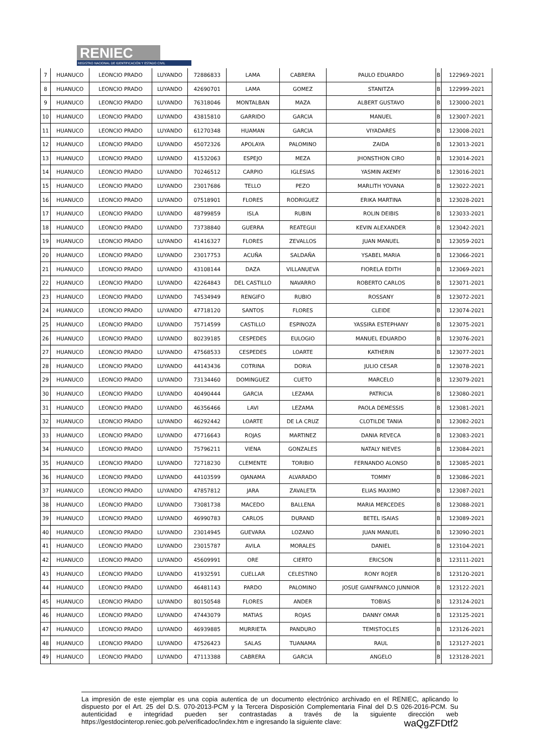RENIEC
REGISTRO NACIONAL DE IDENTIFICACIÓN Y ESTADO CIVIL
| 7 | HUANUCO | LEONCIO PRADO | LUYANDO | 72886833 | LAMA | CABRERA | PAULO EDUARDO | B | 122969-2021 |
| 8 | HUANUCO | LEONCIO PRADO | LUYANDO | 42690701 | LAMA | GOMEZ | STANITZA | B | 122999-2021 |
| 9 | HUANUCO | LEONCIO PRADO | LUYANDO | 76318046 | MONTALBAN | MAZA | ALBERT GUSTAVO | B | 123000-2021 |
| 10 | HUANUCO | LEONCIO PRADO | LUYANDO | 43815810 | GARRIDO | GARCIA | MANUEL | B | 123007-2021 |
| 11 | HUANUCO | LEONCIO PRADO | LUYANDO | 61270348 | HUAMAN | GARCIA | VIYADARES | B | 123008-2021 |
| 12 | HUANUCO | LEONCIO PRADO | LUYANDO | 45072326 | APOLAYA | PALOMINO | ZAIDA | B | 123013-2021 |
| 13 | HUANUCO | LEONCIO PRADO | LUYANDO | 41532063 | ESPEJO | MEZA | JHONSTHON CIRO | B | 123014-2021 |
| 14 | HUANUCO | LEONCIO PRADO | LUYANDO | 70246512 | CARPIO | IGLESIAS | YASMIN AKEMY | B | 123016-2021 |
| 15 | HUANUCO | LEONCIO PRADO | LUYANDO | 23017686 | TELLO | PEZO | MARLITH YOVANA | B | 123022-2021 |
| 16 | HUANUCO | LEONCIO PRADO | LUYANDO | 07518901 | FLORES | RODRIGUEZ | ERIKA MARTINA | B | 123028-2021 |
| 17 | HUANUCO | LEONCIO PRADO | LUYANDO | 48799859 | ISLA | RUBIN | ROLIN DEIBIS | B | 123033-2021 |
| 18 | HUANUCO | LEONCIO PRADO | LUYANDO | 73738840 | GUERRA | REATEGUI | KEVIN ALEXANDER | B | 123042-2021 |
| 19 | HUANUCO | LEONCIO PRADO | LUYANDO | 41416327 | FLORES | ZEVALLOS | JUAN MANUEL | B | 123059-2021 |
| 20 | HUANUCO | LEONCIO PRADO | LUYANDO | 23017753 | ACUÑA | SALDAÑA | YSABEL MARIA | B | 123066-2021 |
| 21 | HUANUCO | LEONCIO PRADO | LUYANDO | 43108144 | DAZA | VILLANUEVA | FIORELA EDITH | B | 123069-2021 |
| 22 | HUANUCO | LEONCIO PRADO | LUYANDO | 42264843 | DEL CASTILLO | NAVARRO | ROBERTO CARLOS | B | 123071-2021 |
| 23 | HUANUCO | LEONCIO PRADO | LUYANDO | 74534949 | RENGIFO | RUBIO | ROSSANY | B | 123072-2021 |
| 24 | HUANUCO | LEONCIO PRADO | LUYANDO | 47718120 | SANTOS | FLORES | CLEIDE | B | 123074-2021 |
| 25 | HUANUCO | LEONCIO PRADO | LUYANDO | 75714599 | CASTILLO | ESPINOZA | YASSIRA ESTEPHANY | B | 123075-2021 |
| 26 | HUANUCO | LEONCIO PRADO | LUYANDO | 80239185 | CESPEDES | EULOGIO | MANUEL EDUARDO | B | 123076-2021 |
| 27 | HUANUCO | LEONCIO PRADO | LUYANDO | 47568533 | CESPEDES | LOARTE | KATHERIN | B | 123077-2021 |
| 28 | HUANUCO | LEONCIO PRADO | LUYANDO | 44143436 | COTRINA | DORIA | JULIO CESAR | B | 123078-2021 |
| 29 | HUANUCO | LEONCIO PRADO | LUYANDO | 73134460 | DOMINGUEZ | CUETO | MARCELO | B | 123079-2021 |
| 30 | HUANUCO | LEONCIO PRADO | LUYANDO | 40490444 | GARCIA | LEZAMA | PATRICIA | B | 123080-2021 |
| 31 | HUANUCO | LEONCIO PRADO | LUYANDO | 46356466 | LAVI | LEZAMA | PAOLA DEMESSIS | B | 123081-2021 |
| 32 | HUANUCO | LEONCIO PRADO | LUYANDO | 46292442 | LOARTE | DE LA CRUZ | CLOTILDE TANIA | B | 123082-2021 |
| 33 | HUANUCO | LEONCIO PRADO | LUYANDO | 47716643 | ROJAS | MARTINEZ | DANIA REVECA | B | 123083-2021 |
| 34 | HUANUCO | LEONCIO PRADO | LUYANDO | 75796211 | VIENA | GONZALES | NATALY NIEVES | B | 123084-2021 |
| 35 | HUANUCO | LEONCIO PRADO | LUYANDO | 72718230 | CLEMENTE | TORIBIO | FERNANDO ALONSO | B | 123085-2021 |
| 36 | HUANUCO | LEONCIO PRADO | LUYANDO | 44103599 | OJANAMA | ALVARADO | TOMMY | B | 123086-2021 |
| 37 | HUANUCO | LEONCIO PRADO | LUYANDO | 47857812 | JARA | ZAVALETA | ELIAS MAXIMO | B | 123087-2021 |
| 38 | HUANUCO | LEONCIO PRADO | LUYANDO | 73081738 | MACEDO | BALLENA | MARIA MERCEDES | B | 123088-2021 |
| 39 | HUANUCO | LEONCIO PRADO | LUYANDO | 46990783 | CARLOS | DURAND | BETEL ISAIAS | B | 123089-2021 |
| 40 | HUANUCO | LEONCIO PRADO | LUYANDO | 23014945 | GUEVARA | LOZANO | JUAN MANUEL | B | 123090-2021 |
| 41 | HUANUCO | LEONCIO PRADO | LUYANDO | 23015787 | AVILA | MORALES | DANIEL | B | 123104-2021 |
| 42 | HUANUCO | LEONCIO PRADO | LUYANDO | 45609991 | ORE | CIERTO | ERICSON | B | 123111-2021 |
| 43 | HUANUCO | LEONCIO PRADO | LUYANDO | 41932591 | CUELLAR | CELESTINO | RONY ROJER | B | 123120-2021 |
| 44 | HUANUCO | LEONCIO PRADO | LUYANDO | 46481143 | PARDO | PALOMINO | JOSUE GIANFRANCO JUNNIOR | B | 123122-2021 |
| 45 | HUANUCO | LEONCIO PRADO | LUYANDO | 80150548 | FLORES | ANDER | TOBIAS | B | 123124-2021 |
| 46 | HUANUCO | LEONCIO PRADO | LUYANDO | 47443079 | MATIAS | ROJAS | DANNY OMAR | B | 123125-2021 |
| 47 | HUANUCO | LEONCIO PRADO | LUYANDO | 46939885 | MURRIETA | PANDURO | TEMISTOCLES | B | 123126-2021 |
| 48 | HUANUCO | LEONCIO PRADO | LUYANDO | 47526423 | SALAS | TUANAMA | RAUL | B | 123127-2021 |
| 49 | HUANUCO | LEONCIO PRADO | LUYANDO | 47113388 | CABRERA | GARCIA | ANGELO | B | 123128-2021 |
La impresión de este ejemplar es una copia autentica de un documento electrónico archivado en el RENIEC, aplicando lo dispuesto por el Art. 25 del D.S. 070-2013-PCM y la Tercera Disposición Complementaria Final del D.S 026-2016-PCM. Su autenticidad e integridad pueden ser contrastadas a través de la siguiente dirección web https://gestdocinterop.reniec.gob.pe/verificadoc/index.htm e ingresando la siguiente clave: waQgZFDtf2